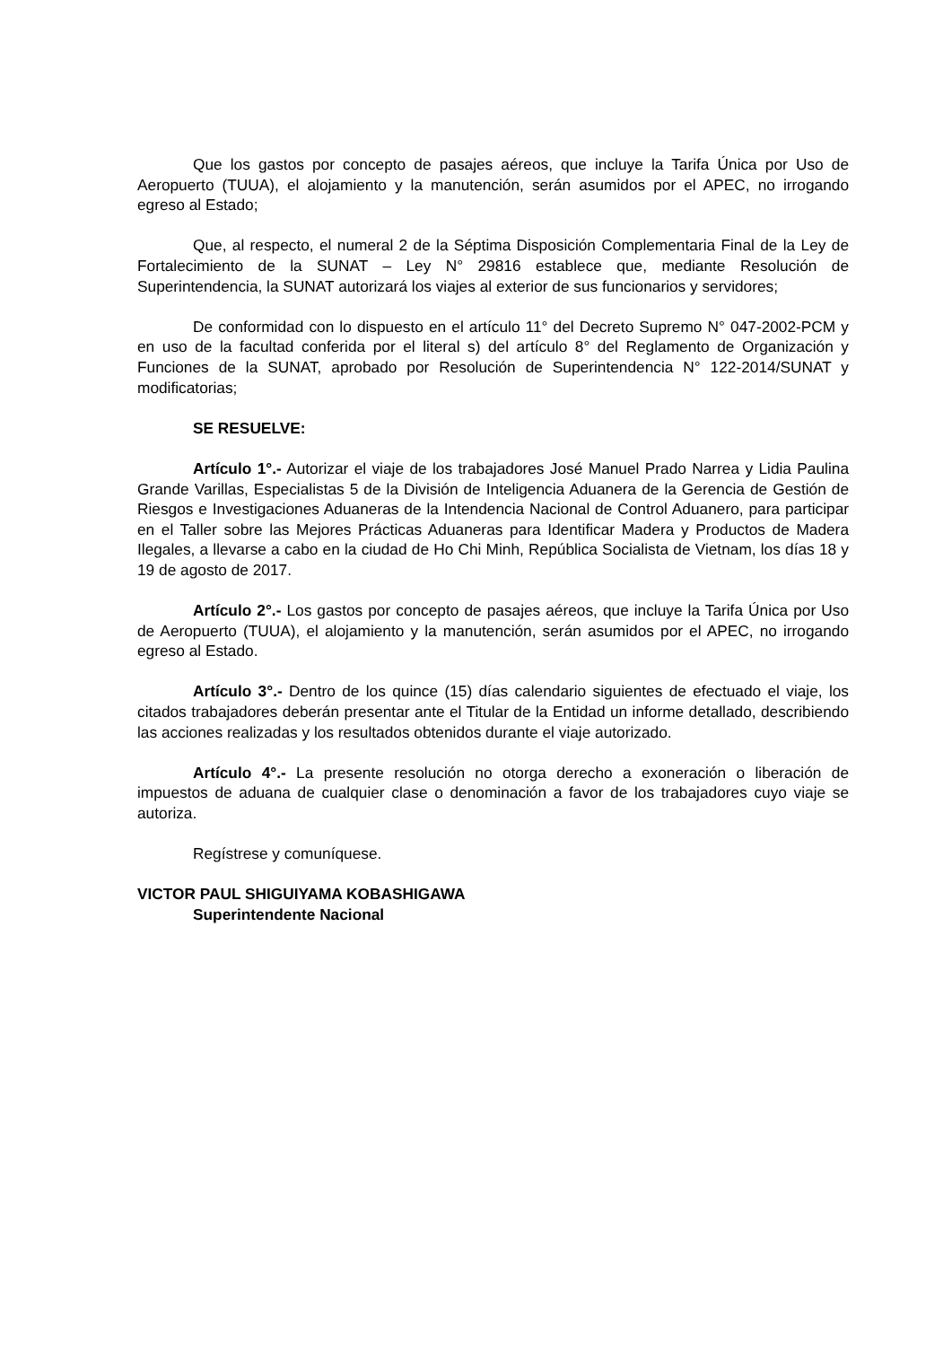Que los gastos por concepto de pasajes aéreos, que incluye la Tarifa Única por Uso de Aeropuerto (TUUA), el alojamiento y la manutención, serán asumidos por el APEC, no irrogando egreso al Estado;
Que, al respecto, el numeral 2 de la Séptima Disposición Complementaria Final de la Ley de Fortalecimiento de la SUNAT – Ley N° 29816 establece que, mediante Resolución de Superintendencia, la SUNAT autorizará los viajes al exterior de sus funcionarios y servidores;
De conformidad con lo dispuesto en el artículo 11° del Decreto Supremo N° 047-2002-PCM y en uso de la facultad conferida por el literal s) del artículo 8° del Reglamento de Organización y Funciones de la SUNAT, aprobado por Resolución de Superintendencia N° 122-2014/SUNAT y modificatorias;
SE RESUELVE:
Artículo 1°.- Autorizar el viaje de los trabajadores José Manuel Prado Narrea y Lidia Paulina Grande Varillas, Especialistas 5 de la División de Inteligencia Aduanera de la Gerencia de Gestión de Riesgos e Investigaciones Aduaneras de la Intendencia Nacional de Control Aduanero, para participar en el Taller sobre las Mejores Prácticas Aduaneras para Identificar Madera y Productos de Madera Ilegales, a llevarse a cabo en la ciudad de Ho Chi Minh, República Socialista de Vietnam, los días 18 y 19 de agosto de 2017.
Artículo 2°.- Los gastos por concepto de pasajes aéreos, que incluye la Tarifa Única por Uso de Aeropuerto (TUUA), el alojamiento y la manutención, serán asumidos por el APEC, no irrogando egreso al Estado.
Artículo 3°.- Dentro de los quince (15) días calendario siguientes de efectuado el viaje, los citados trabajadores deberán presentar ante el Titular de la Entidad un informe detallado, describiendo las acciones realizadas y los resultados obtenidos durante el viaje autorizado.
Artículo 4°.- La presente resolución no otorga derecho a exoneración o liberación de impuestos de aduana de cualquier clase o denominación a favor de los trabajadores cuyo viaje se autoriza.
Regístrese y comuníquese.
VICTOR PAUL SHIGUIYAMA KOBASHIGAWA
Superintendente Nacional